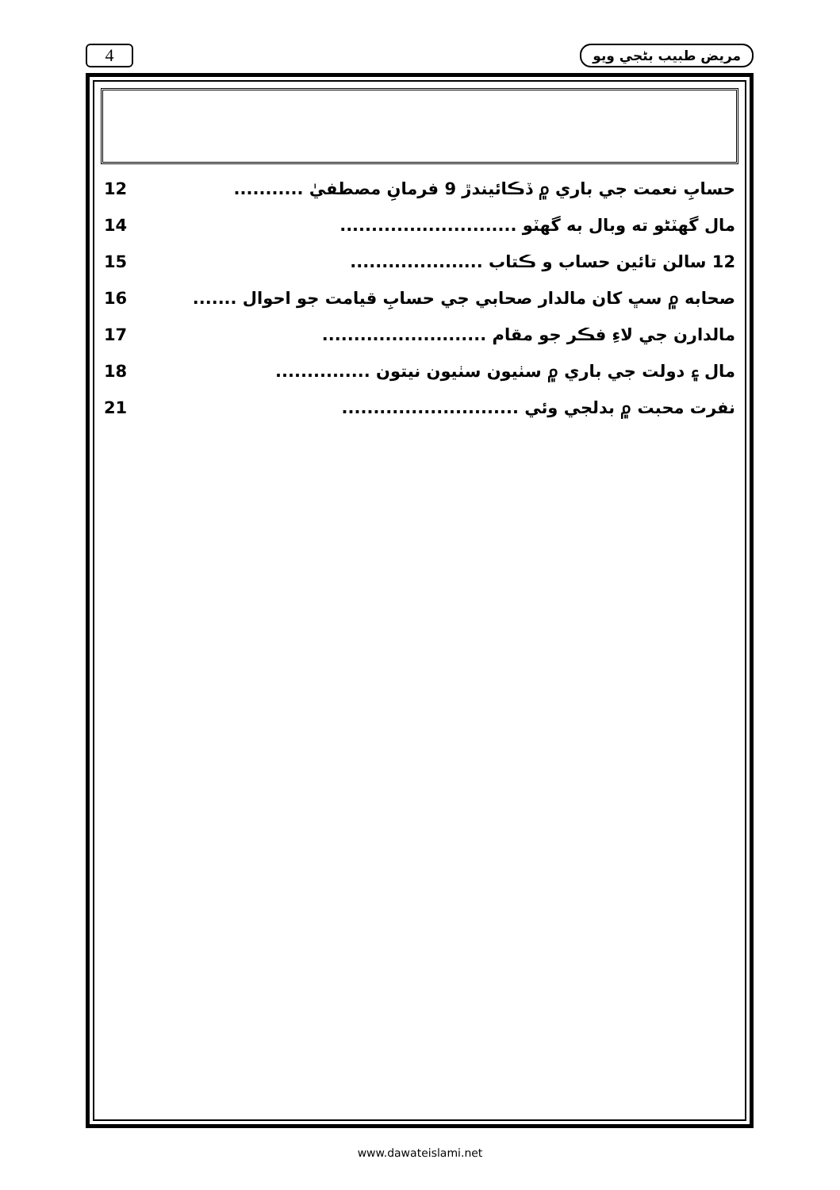4 مريض طبيب بڻجي ويو
حسابِ نعمت جي باري ۾ ڏڪائيندڙ 9 فرمانِ مصطفيٰ ........... 12
مال گهٽڻو ته وبال به گهٽو ............................ 14
12 سالن تائين حساب و ڪتاب ..................... 15
صحابه ۾ سڀ کان مالدار صحابي جي حسابِ قيامت جو احوال ....... 16
مالدارن جي لاءِ فڪر جو مقام .......................... 17
مال ۽ دولت جي باري ۾ سٺيون سٺيون نيتون ............... 18
نفرت محبت ۾ بدلجي وئي ............................ 21
www.dawateislami.net